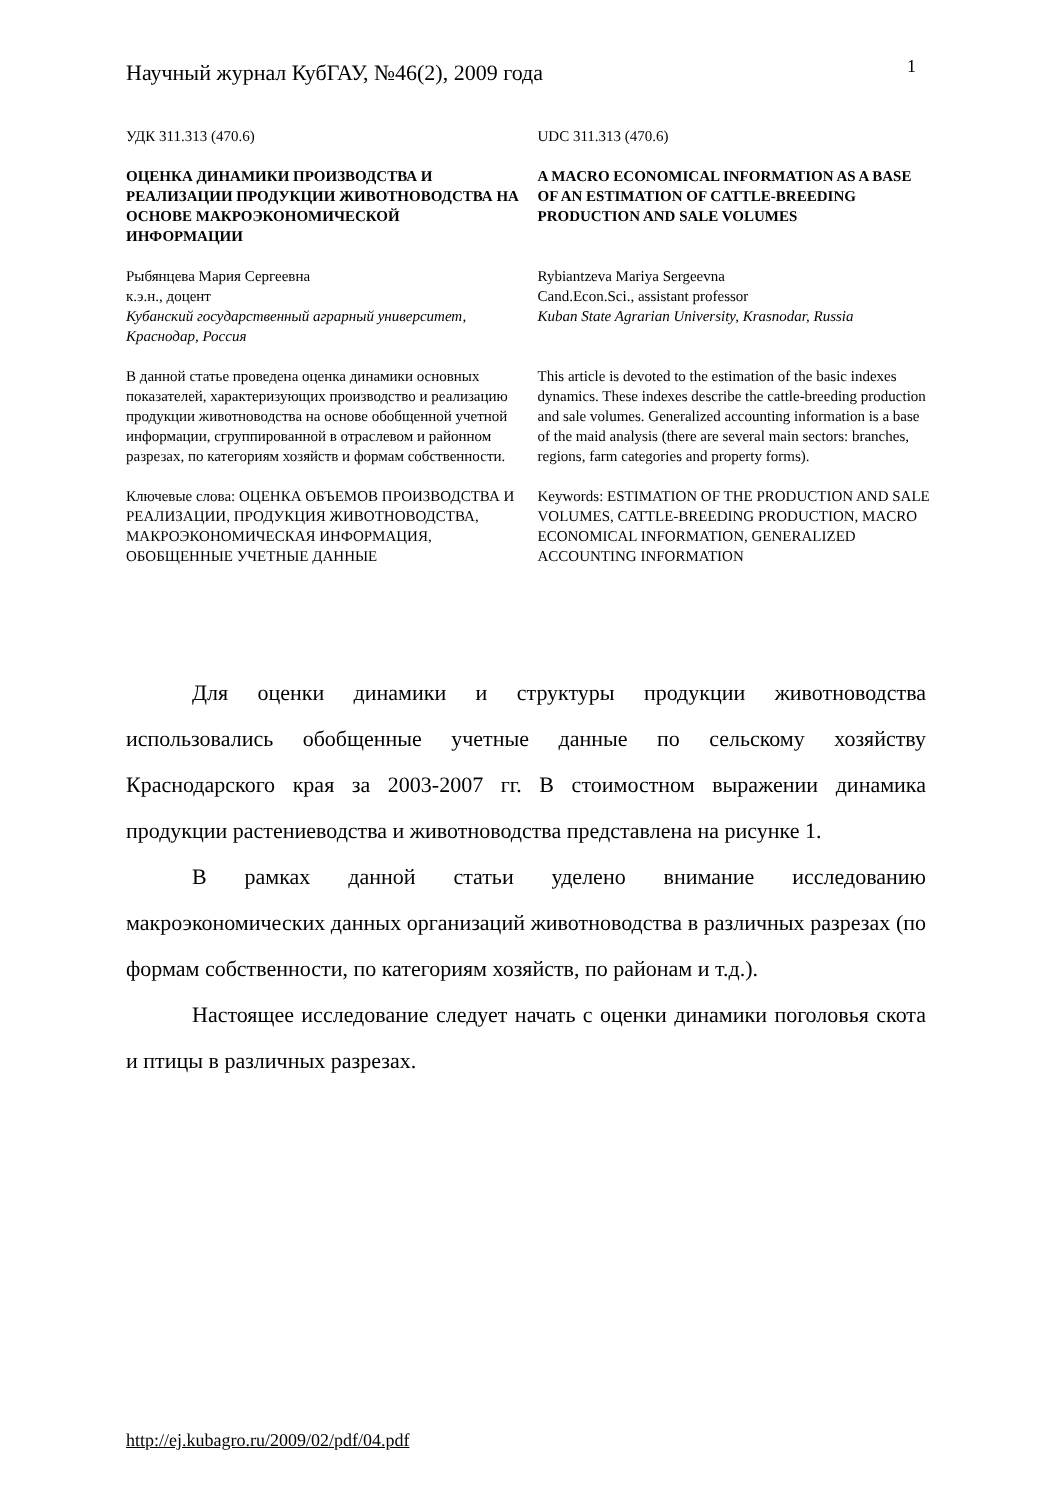Научный журнал КубГАУ, №46(2), 2009 года 1
УДК 311.313 (470.6) UDC 311.313 (470.6)
ОЦЕНКА ДИНАМИКИ ПРОИЗВОДСТВА И РЕАЛИЗАЦИИ ПРОДУКЦИИ ЖИВОТНОВОДСТВА НА ОСНОВЕ МАКРОЭКОНОМИЧЕСКОЙ ИНФОРМАЦИИ
A MACRO ECONOMICAL INFORMATION AS A BASE OF AN ESTIMATION OF CATTLE-BREEDING PRODUCTION AND SALE VOLUMES
Рыбянцева Мария Сергеевна
к.э.н., доцент
Кубанский государственный аграрный университет, Краснодар, Россия
Rybiantzeva Mariya Sergeevna
Cand.Econ.Sci., assistant professor
Kuban State Agrarian University, Krasnodar, Russia
В данной статье проведена оценка динамики основных показателей, характеризующих производство и реализацию продукции животноводства на основе обобщенной учетной информации, сгруппированной в отраслевом и районном разрезах, по категориям хозяйств и формам собственности.
This article is devoted to the estimation of the basic indexes dynamics. These indexes describe the cattle-breeding production and sale volumes. Generalized accounting information is a base of the maid analysis (there are several main sectors: branches, regions, farm categories and property forms).
Ключевые слова: ОЦЕНКА ОБЪЕМОВ ПРОИЗВОДСТВА И РЕАЛИЗАЦИИ, ПРОДУКЦИЯ ЖИВОТНОВОДСТВА, МАКРОЭКОНОМИЧЕСКАЯ ИНФОРМАЦИЯ, ОБОБЩЕННЫЕ УЧЕТНЫЕ ДАННЫЕ
Keywords: ESTIMATION OF THE PRODUCTION AND SALE VOLUMES, CATTLE-BREEDING PRODUCTION, MACRO ECONOMICAL INFORMATION, GENERALIZED ACCOUNTING INFORMATION
Для оценки динамики и структуры продукции животноводства использовались обобщенные учетные данные по сельскому хозяйству Краснодарского края за 2003-2007 гг. В стоимостном выражении динамика продукции растениеводства и животноводства представлена на рисунке 1.
В рамках данной статьи уделено внимание исследованию макроэкономических данных организаций животноводства в различных разрезах (по формам собственности, по категориям хозяйств, по районам и т.д.).
Настоящее исследование следует начать с оценки динамики поголовья скота и птицы в различных разрезах.
http://ej.kubagro.ru/2009/02/pdf/04.pdf